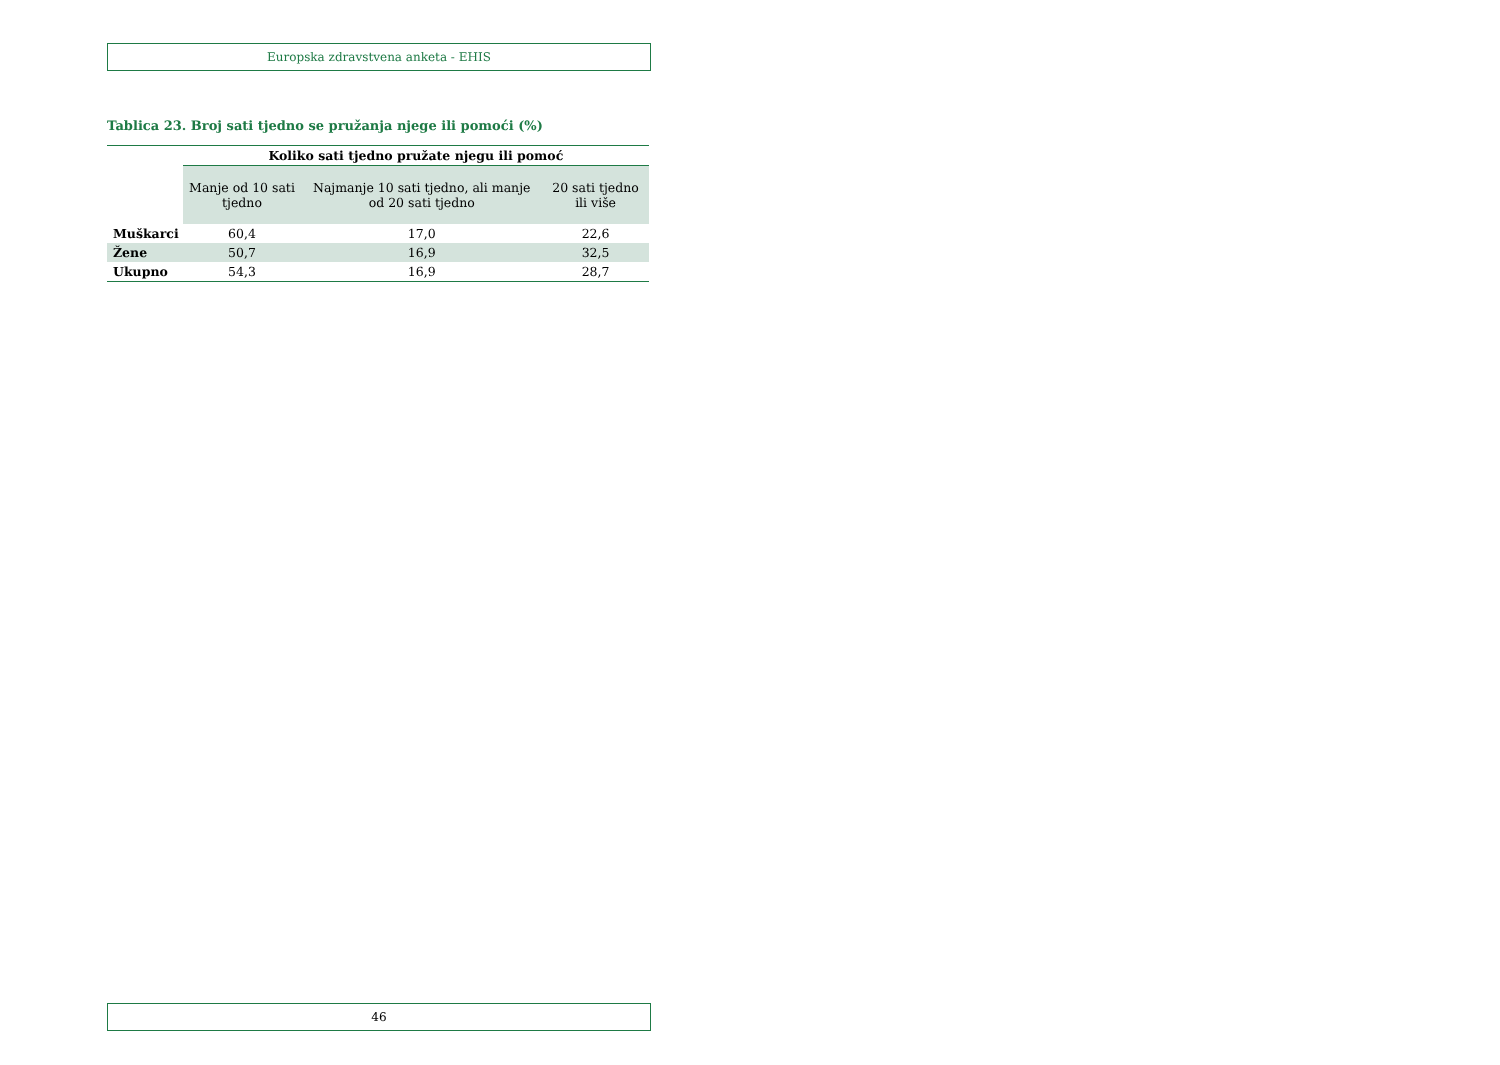Europska zdravstvena anketa - EHIS
Tablica 23. Broj sati tjedno se pružanja njege ili pomoći (%)
| | Koliko sati tjedno pružate njegu ili pomoć | | |
| --- | --- | --- | --- |
| | Manje od 10 sati tjedno | Najmanje 10 sati tjedno, ali manje od 20 sati tjedno | 20 sati tjedno ili više |
| Muškarci | 60,4 | 17,0 | 22,6 |
| Žene | 50,7 | 16,9 | 32,5 |
| Ukupno | 54,3 | 16,9 | 28,7 |
46